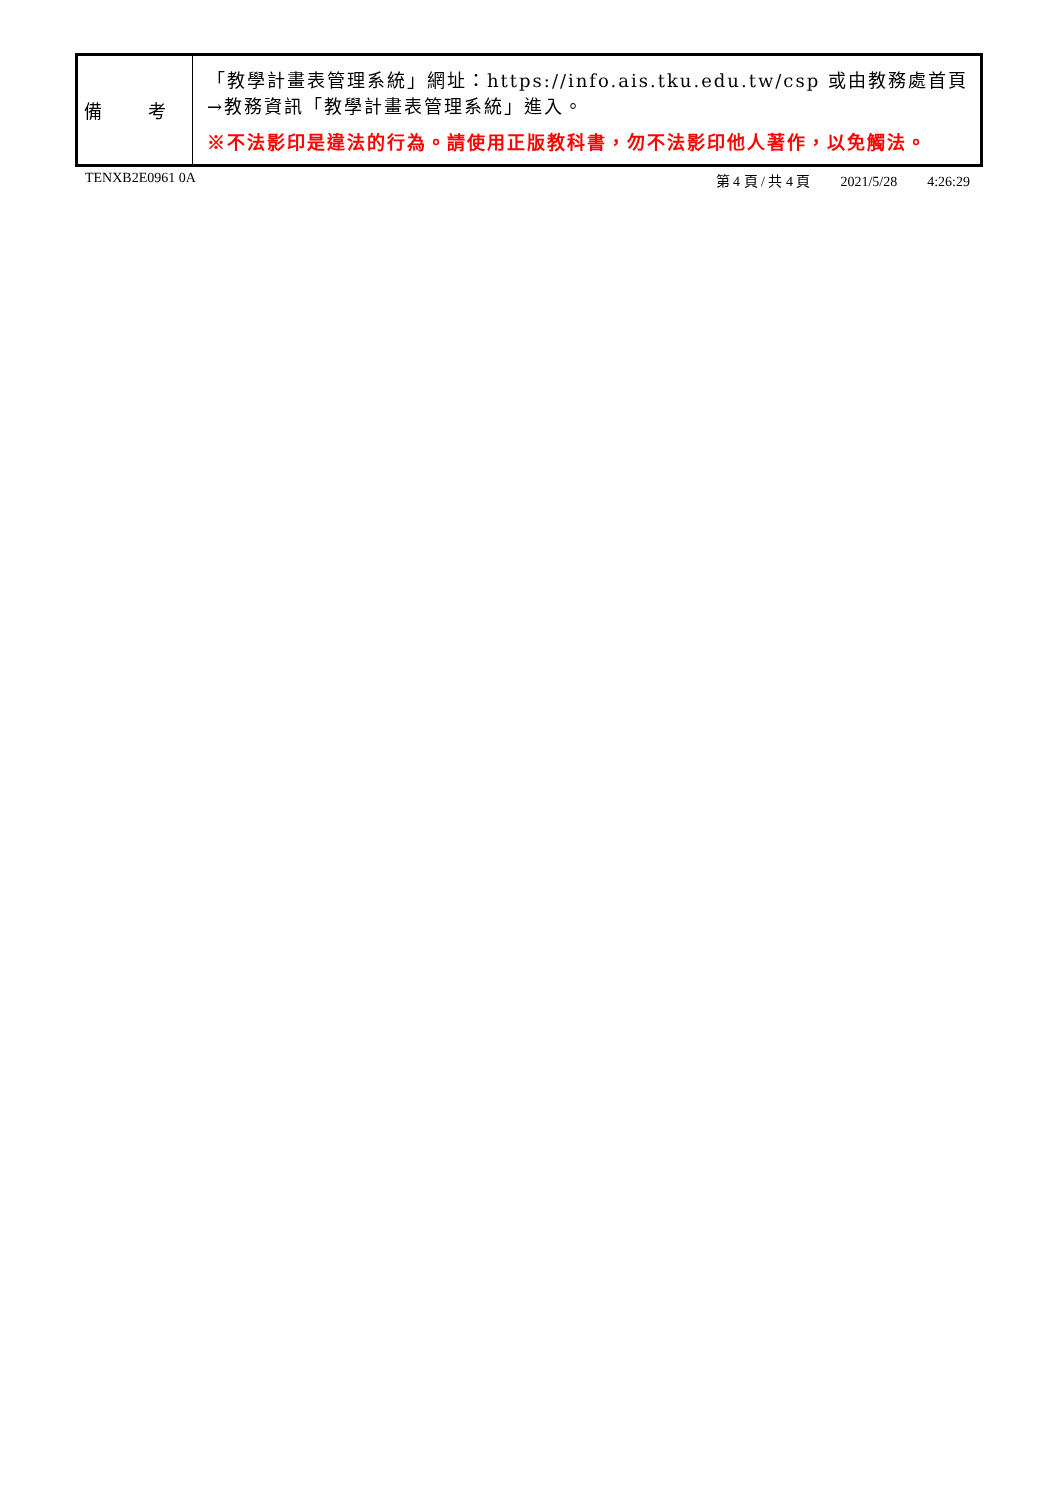| 備 考 | 「教學計畫表管理系統」網址： https://info.ais.tku.edu.tw/csp 或由教務處首頁→教務資訊「教學計畫表管理系統」進入。 ※不法影印是違法的行為。請使用正版教科書，勿不法影印他人著作，以免觸法。 |
TENXB2E0961 0A 第 4 頁 / 共 4 頁 2021/5/28 4:26:29